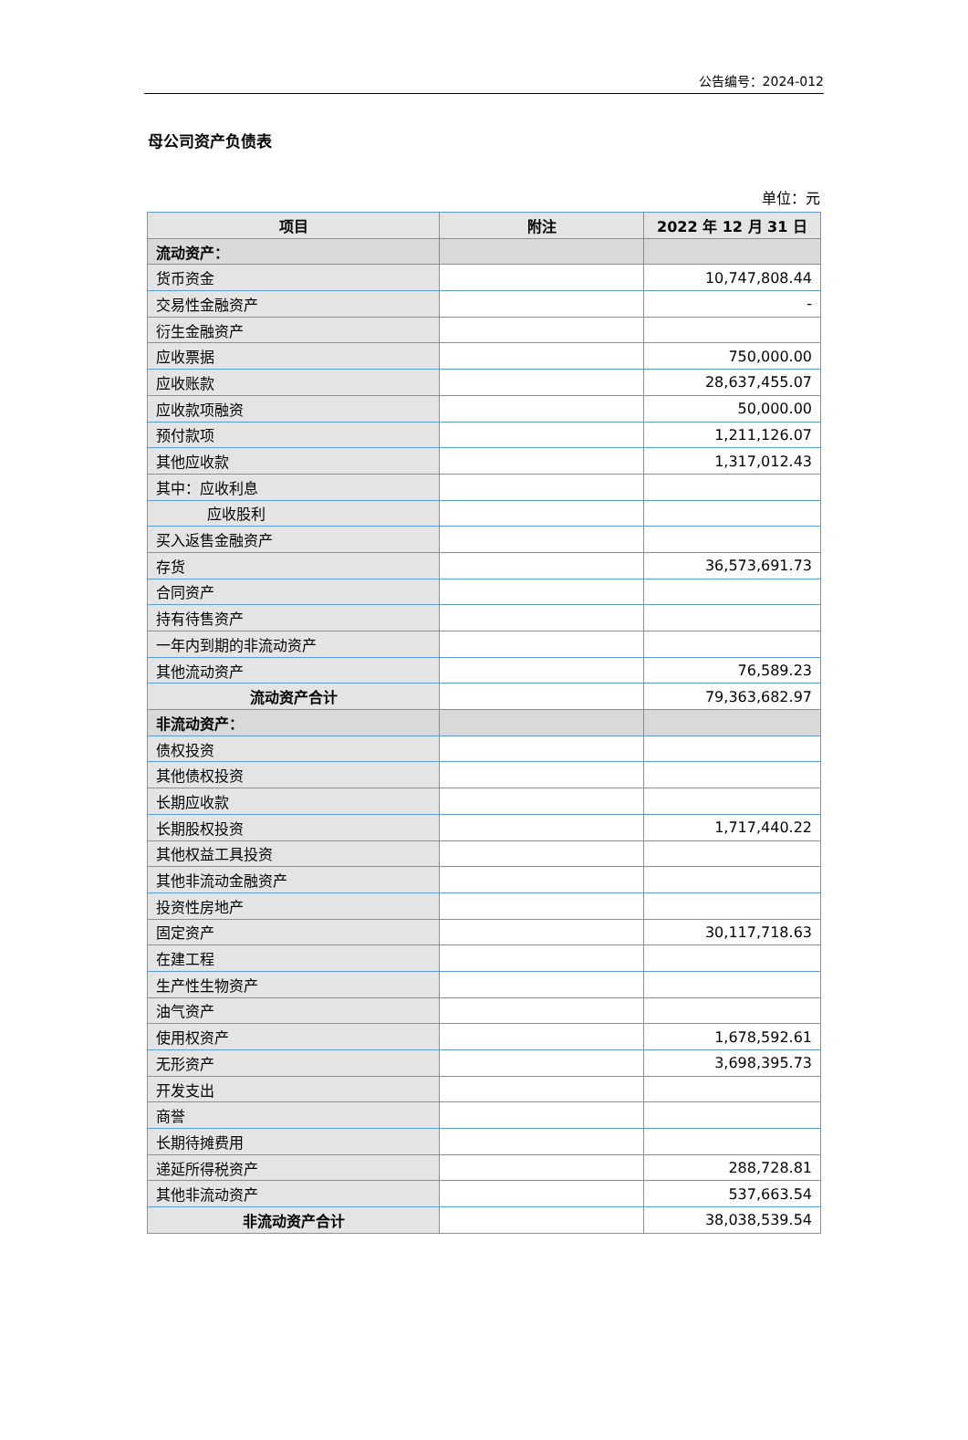公告编号：2024-012
母公司资产负债表
单位：元
| 项目 | 附注 | 2022 年 12 月 31 日 |
| --- | --- | --- |
| 流动资产： | | |
| 货币资金 | | 10,747,808.44 |
| 交易性金融资产 | | - |
| 衍生金融资产 | | |
| 应收票据 | | 750,000.00 |
| 应收账款 | | 28,637,455.07 |
| 应收款项融资 | | 50,000.00 |
| 预付款项 | | 1,211,126.07 |
| 其他应收款 | | 1,317,012.43 |
| 其中：应收利息 | | |
| 应收股利 | | |
| 买入返售金融资产 | | |
| 存货 | | 36,573,691.73 |
| 合同资产 | | |
| 持有待售资产 | | |
| 一年内到期的非流动资产 | | |
| 其他流动资产 | | 76,589.23 |
| 流动资产合计 | | 79,363,682.97 |
| 非流动资产： | | |
| 债权投资 | | |
| 其他债权投资 | | |
| 长期应收款 | | |
| 长期股权投资 | | 1,717,440.22 |
| 其他权益工具投资 | | |
| 其他非流动金融资产 | | |
| 投资性房地产 | | |
| 固定资产 | | 30,117,718.63 |
| 在建工程 | | |
| 生产性生物资产 | | |
| 油气资产 | | |
| 使用权资产 | | 1,678,592.61 |
| 无形资产 | | 3,698,395.73 |
| 开发支出 | | |
| 商誉 | | |
| 长期待摊费用 | | |
| 递延所得税资产 | | 288,728.81 |
| 其他非流动资产 | | 537,663.54 |
| 非流动资产合计 | | 38,038,539.54 |